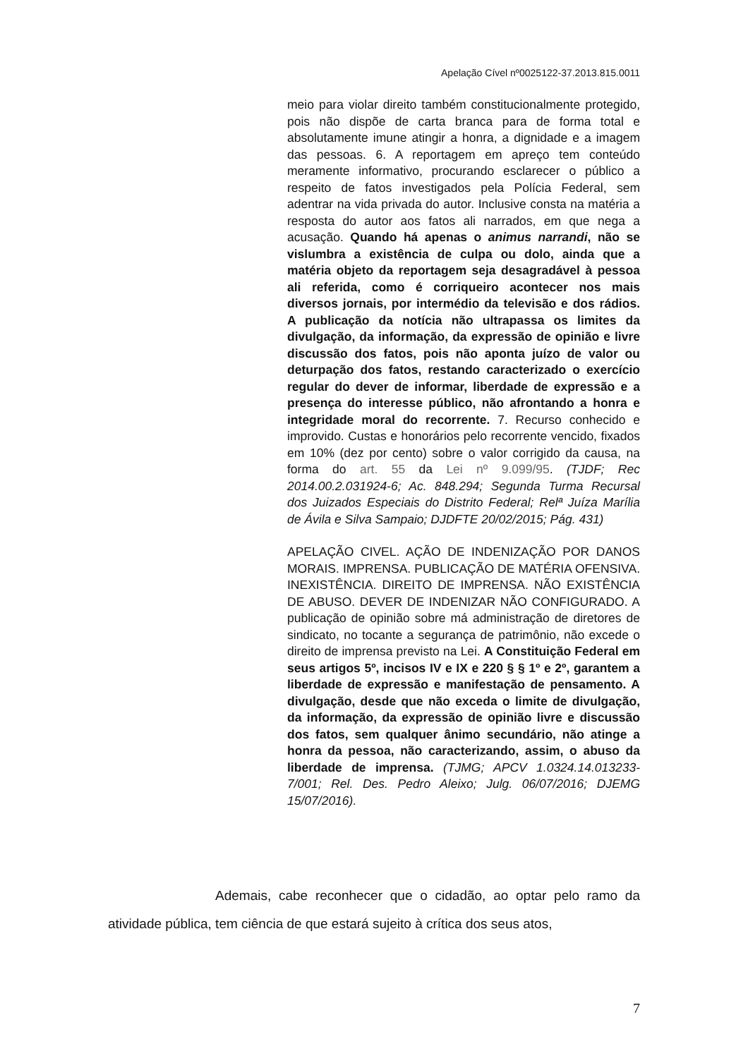Apelação Cível nº0025122-37.2013.815.0011
meio para violar direito também constitucionalmente protegido, pois não dispõe de carta branca para de forma total e absolutamente imune atingir a honra, a dignidade e a imagem das pessoas. 6. A reportagem em apreço tem conteúdo meramente informativo, procurando esclarecer o público a respeito de fatos investigados pela Polícia Federal, sem adentrar na vida privada do autor. Inclusive consta na matéria a resposta do autor aos fatos ali narrados, em que nega a acusação. Quando há apenas o animus narrandi, não se vislumbra a existência de culpa ou dolo, ainda que a matéria objeto da reportagem seja desagradável à pessoa ali referida, como é corriqueiro acontecer nos mais diversos jornais, por intermédio da televisão e dos rádios. A publicação da notícia não ultrapassa os limites da divulgação, da informação, da expressão de opinião e livre discussão dos fatos, pois não aponta juízo de valor ou deturpação dos fatos, restando caracterizado o exercício regular do dever de informar, liberdade de expressão e a presença do interesse público, não afrontando a honra e integridade moral do recorrente. 7. Recurso conhecido e improvido. Custas e honorários pelo recorrente vencido, fixados em 10% (dez por cento) sobre o valor corrigido da causa, na forma do art. 55 da Lei nº 9.099/95. (TJDF; Rec 2014.00.2.031924-6; Ac. 848.294; Segunda Turma Recursal dos Juizados Especiais do Distrito Federal; Relª Juíza Marília de Ávila e Silva Sampaio; DJDFTE 20/02/2015; Pág. 431)
APELAÇÃO CIVEL. AÇÃO DE INDENIZAÇÃO POR DANOS MORAIS. IMPRENSA. PUBLICAÇÃO DE MATÉRIA OFENSIVA. INEXISTÊNCIA. DIREITO DE IMPRENSA. NÃO EXISTÊNCIA DE ABUSO. DEVER DE INDENIZAR NÃO CONFIGURADO. A publicação de opinião sobre má administração de diretores de sindicato, no tocante a segurança de patrimônio, não excede o direito de imprensa previsto na Lei. A Constituição Federal em seus artigos 5º, incisos IV e IX e 220 § § 1º e 2º, garantem a liberdade de expressão e manifestação de pensamento. A divulgação, desde que não exceda o limite de divulgação, da informação, da expressão de opinião livre e discussão dos fatos, sem qualquer ânimo secundário, não atinge a honra da pessoa, não caracterizando, assim, o abuso da liberdade de imprensa. (TJMG; APCV 1.0324.14.013233-7/001; Rel. Des. Pedro Aleixo; Julg. 06/07/2016; DJEMG 15/07/2016).
Ademais, cabe reconhecer que o cidadão, ao optar pelo ramo da atividade pública, tem ciência de que estará sujeito à crítica dos seus atos,
7